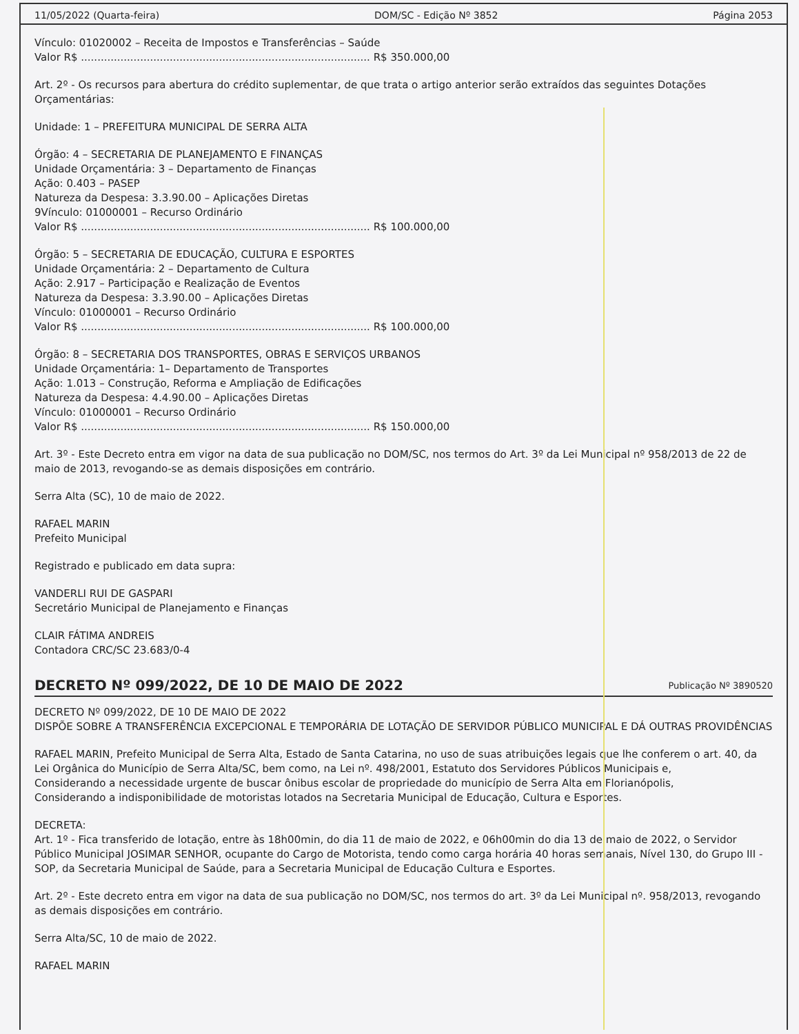11/05/2022 (Quarta-feira) DOM/SC - Edição Nº 3852 Página 2053
Vínculo: 01020002 – Receita de Impostos e Transferências – Saúde
Valor R$ ........................................................................................ R$ 350.000,00
Art. 2º - Os recursos para abertura do crédito suplementar, de que trata o artigo anterior serão extraídos das seguintes Dotações Orçamentárias:
Unidade: 1 – PREFEITURA MUNICIPAL DE SERRA ALTA
Órgão: 4 – SECRETARIA DE PLANEJAMENTO E FINANÇAS
Unidade Orçamentária: 3 – Departamento de Finanças
Ação: 0.403 – PASEP
Natureza da Despesa: 3.3.90.00 – Aplicações Diretas
9Vínculo: 01000001 – Recurso Ordinário
Valor R$ ........................................................................................ R$ 100.000,00
Órgão: 5 – SECRETARIA DE EDUCAÇÃO, CULTURA E ESPORTES
Unidade Orçamentária: 2 – Departamento de Cultura
Ação: 2.917 – Participação e Realização de Eventos
Natureza da Despesa: 3.3.90.00 – Aplicações Diretas
Vínculo: 01000001 – Recurso Ordinário
Valor R$ ........................................................................................ R$ 100.000,00
Órgão: 8 – SECRETARIA DOS TRANSPORTES, OBRAS E SERVIÇOS URBANOS
Unidade Orçamentária: 1– Departamento de Transportes
Ação: 1.013 – Construção, Reforma e Ampliação de Edificações
Natureza da Despesa: 4.4.90.00 – Aplicações Diretas
Vínculo: 01000001 – Recurso Ordinário
Valor R$ ........................................................................................ R$ 150.000,00
Art. 3º - Este Decreto entra em vigor na data de sua publicação no DOM/SC, nos termos do Art. 3º da Lei Municipal nº 958/2013 de 22 de maio de 2013, revogando-se as demais disposições em contrário.
Serra Alta (SC), 10 de maio de 2022.
RAFAEL MARIN
Prefeito Municipal
Registrado e publicado em data supra:
VANDERLI RUI DE GASPARI
Secretário Municipal de Planejamento e Finanças
CLAIR FÁTIMA ANDREIS
Contadora CRC/SC 23.683/0-4
DECRETO Nº 099/2022, DE 10 DE MAIO DE 2022
Publicação Nº 3890520
DECRETO Nº 099/2022, DE 10 DE MAIO DE 2022
DISPÕE SOBRE A TRANSFERÊNCIA EXCEPCIONAL E TEMPORÁRIA DE LOTAÇÃO DE SERVIDOR PÚBLICO MUNICIPAL E DÁ OUTRAS PROVIDÊNCIAS
RAFAEL MARIN, Prefeito Municipal de Serra Alta, Estado de Santa Catarina, no uso de suas atribuições legais que lhe conferem o art. 40, da Lei Orgânica do Município de Serra Alta/SC, bem como, na Lei nº. 498/2001, Estatuto dos Servidores Públicos Municipais e,
Considerando a necessidade urgente de buscar ônibus escolar de propriedade do município de Serra Alta em Florianópolis,
Considerando a indisponibilidade de motoristas lotados na Secretaria Municipal de Educação, Cultura e Esportes.
DECRETA:
Art. 1º - Fica transferido de lotação, entre às 18h00min, do dia 11 de maio de 2022, e 06h00min do dia 13 de maio de 2022, o Servidor Público Municipal JOSIMAR SENHOR, ocupante do Cargo de Motorista, tendo como carga horária 40 horas semanais, Nível 130, do Grupo III - SOP, da Secretaria Municipal de Saúde, para a Secretaria Municipal de Educação Cultura e Esportes.
Art. 2º - Este decreto entra em vigor na data de sua publicação no DOM/SC, nos termos do art. 3º da Lei Municipal nº. 958/2013, revogando as demais disposições em contrário.
Serra Alta/SC, 10 de maio de 2022.
RAFAEL MARIN